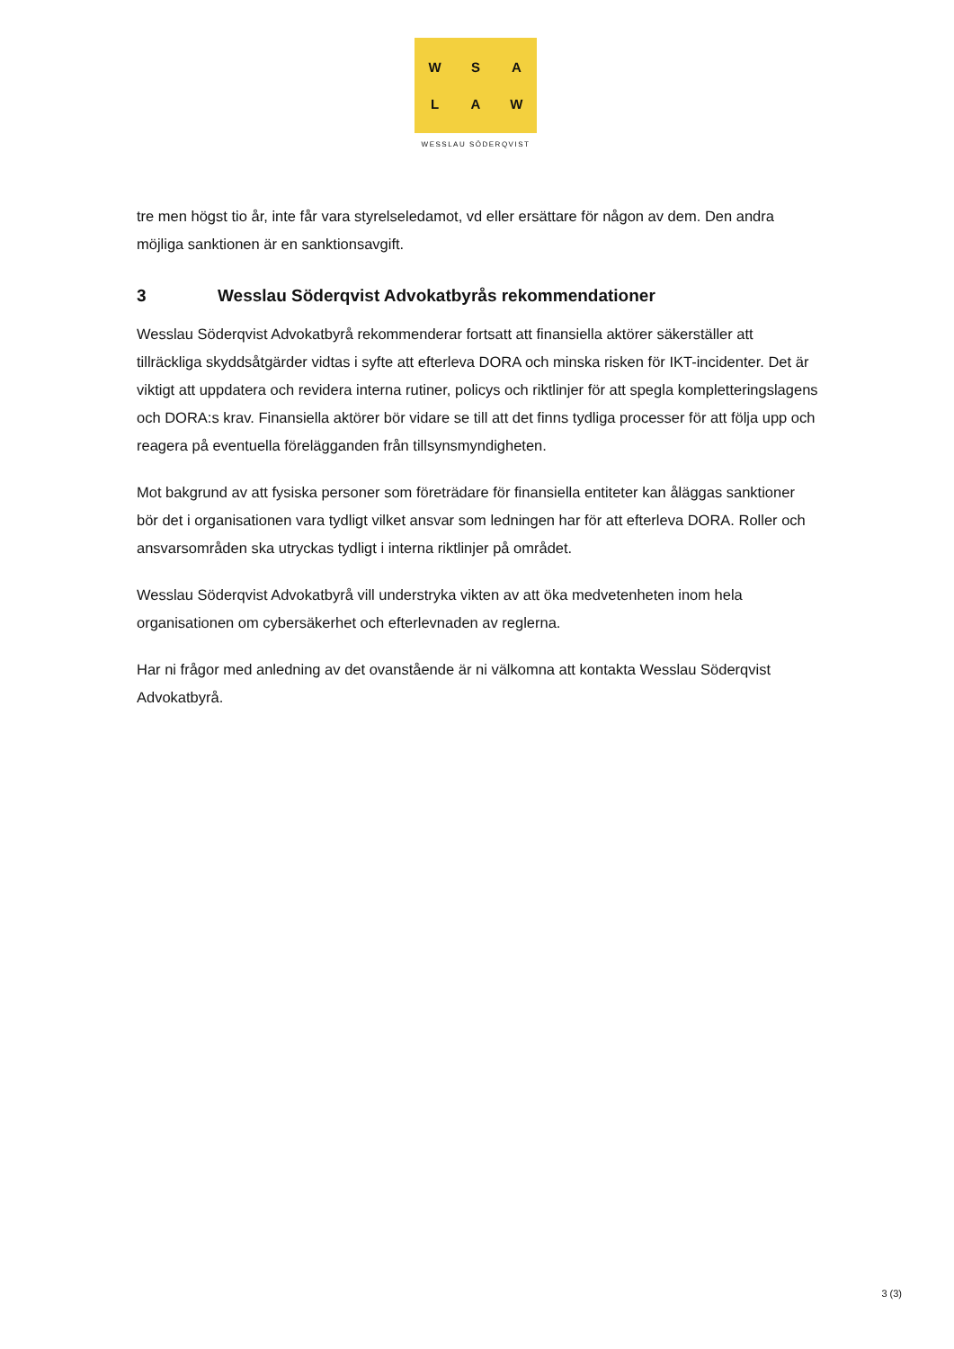W
S
A
L
A
W
WESSLAU SÖDERQVIST
tre men högst tio år, inte får vara styrelseledamot, vd eller ersättare för någon av dem. Den andra möjliga sanktionen är en sanktionsavgift.
3 Wesslau Söderqvist Advokatbyrås rekommendationer
Wesslau Söderqvist Advokatbyrå rekommenderar fortsatt att finansiella aktörer säkerställer att tillräckliga skyddsåtgärder vidtas i syfte att efterleva DORA och minska risken för IKT-incidenter. Det är viktigt att uppdatera och revidera interna rutiner, policys och riktlinjer för att spegla kompletteringslagens och DORA:s krav. Finansiella aktörer bör vidare se till att det finns tydliga processer för att följa upp och reagera på eventuella förelägganden från tillsynsmyndigheten.
Mot bakgrund av att fysiska personer som företrädare för finansiella entiteter kan åläggas sanktioner bör det i organisationen vara tydligt vilket ansvar som ledningen har för att efterleva DORA. Roller och ansvarsområden ska utryckas tydligt i interna riktlinjer på området.
Wesslau Söderqvist Advokatbyrå vill understryka vikten av att öka medvetenheten inom hela organisationen om cybersäkerhet och efterlevnaden av reglerna.
Har ni frågor med anledning av det ovanstående är ni välkomna att kontakta Wesslau Söderqvist Advokatbyrå.
3 (3)